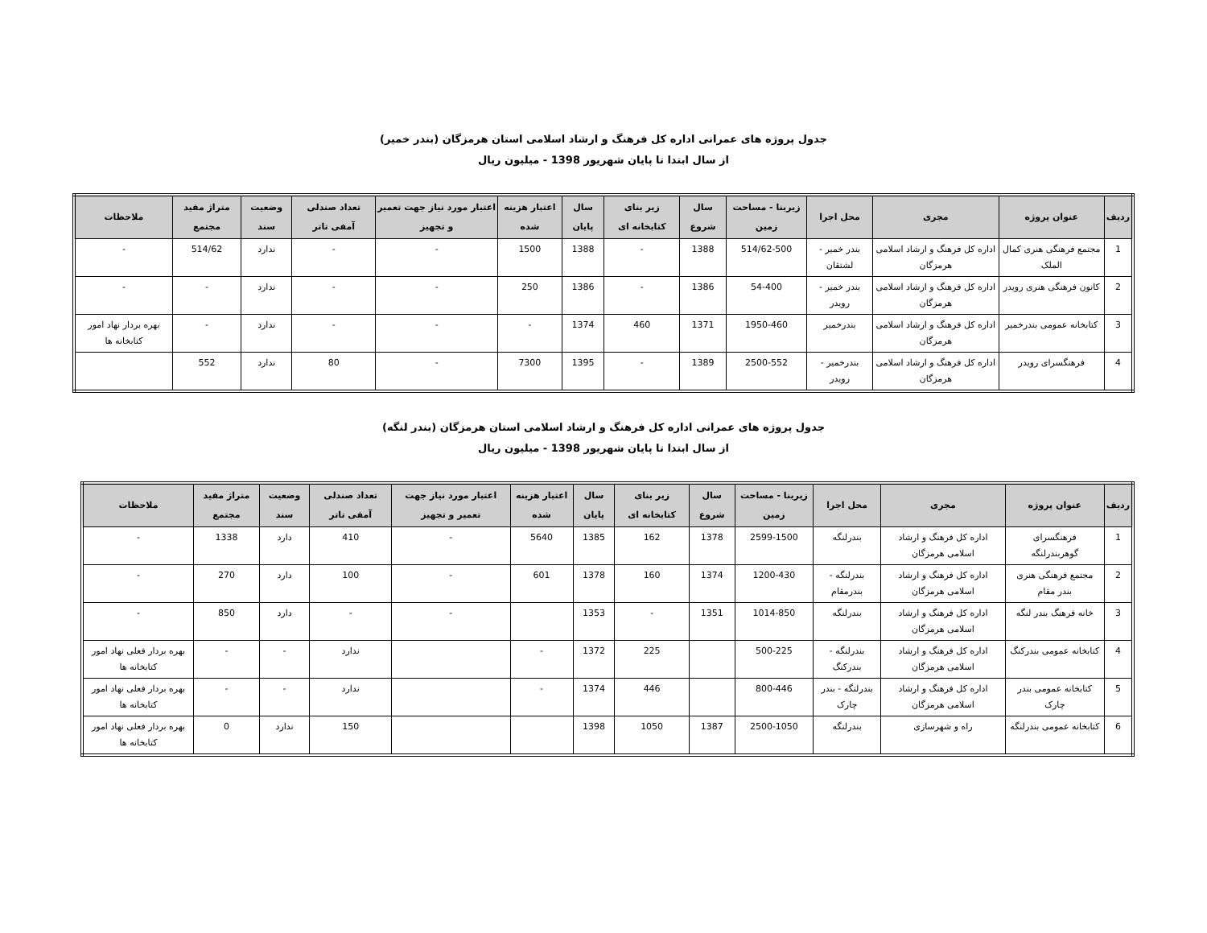جدول پروژه های عمرانی اداره کل فرهنگ و ارشاد اسلامی استان هرمزگان (بندر خمیر)
از سال ابتدا تا پایان شهریور 1398 - میلیون ریال
| ردیف | عنوان پروژه | مجری | محل اجرا | زیربنا - مساحت زمین | سال شروع | زیر بنای کتابخانه ای | سال پایان | اعتبار هزینه شده | اعتبار مورد نیاز جهت تعمیر و تجهیز | تعداد صندلی آمفی تاتر | وضعیت سند | متراژ مفید مجتمع | ملاحظات |
| --- | --- | --- | --- | --- | --- | --- | --- | --- | --- | --- | --- | --- | --- |
| 1 | مجتمع فرهنگی هنری کمال الملک | اداره کل فرهنگ و ارشاد اسلامی هرمزگان | بندر خمیر - لشتقان | 514/62-500 | 1388 | - | 1388 | 1500 | - | - | ندارد | 514/62 | - |
| 2 | کانون فرهنگی هنری رویدر | اداره کل فرهنگ و ارشاد اسلامی هرمزگان | بندر خمیر - رویدر | 54-400 | 1386 | - | 1386 | 250 | - | - | ندارد | - | - |
| 3 | کتابخانه عمومی بندرخمیر | اداره کل فرهنگ و ارشاد اسلامی هرمزگان | بندرخمیر | 1950-460 | 1371 | 460 | 1374 | - | - | - | ندارد | - | بهره بردار نهاد امور کتابخانه ها |
| 4 | فرهنگسرای رویدر | اداره کل فرهنگ و ارشاد اسلامی هرمزگان | بندرخمیر - رویدر | 2500-552 | 1389 | - | 1395 | 7300 | - | 80 | ندارد | 552 | |
جدول پروژه های عمرانی اداره کل فرهنگ و ارشاد اسلامی استان هرمزگان (بندر لنگه)
از سال ابتدا تا پایان شهریور 1398 - میلیون ریال
| ردیف | عنوان پروژه | مجری | محل اجرا | زیربنا - مساحت زمین | سال شروع | زیر بنای کتابخانه ای | سال پایان | اعتبار هزینه شده | اعتبار مورد نیاز جهت تعمیر و تجهیز | تعداد صندلی آمفی تاتر | وضعیت سند | متراژ مفید مجتمع | ملاحظات |
| --- | --- | --- | --- | --- | --- | --- | --- | --- | --- | --- | --- | --- | --- |
| 1 | فرهنگسرای گوهربندرلنگه | اداره کل فرهنگ و ارشاد اسلامی هرمزگان | بندرلنگه | 2599-1500 | 1378 | 162 | 1385 | 5640 | - | 410 | دارد | 1338 | - |
| 2 | مجتمع فرهنگی هنری بندر مقام | اداره کل فرهنگ و ارشاد اسلامی هرمزگان | بندرلنگه - بندرمقام | 1200-430 | 1374 | 160 | 1378 | 601 | - | 100 | دارد | 270 | - |
| 3 | خانه فرهنگ بندر لنگه | اداره کل فرهنگ و ارشاد اسلامی هرمزگان | بندرلنگه | 1014-850 | 1351 | - | 1353 | | - | - | دارد | 850 | - |
| 4 | کتابخانه عمومی بندرکنگ | اداره کل فرهنگ و ارشاد اسلامی هرمزگان | بندرلنگه - بندرکنگ | 500-225 | | 225 | 1372 | - | | ندارد | - | - | بهره بردار فعلی نهاد امور کتابخانه ها |
| 5 | کتابخانه عمومی بندر چارک | اداره کل فرهنگ و ارشاد اسلامی هرمزگان | بندرلنگه - بندر چارک | 800-446 | | 446 | 1374 | - | | ندارد | - | - | بهره بردار فعلی نهاد امور کتابخانه ها |
| 6 | کتابخانه عمومی بندرلنگه | راه و شهرسازی | بندرلنگه | 2500-1050 | 1387 | 1050 | 1398 | | | 150 | ندارد | 0 | بهره بردار فعلی نهاد امور کتابخانه ها |